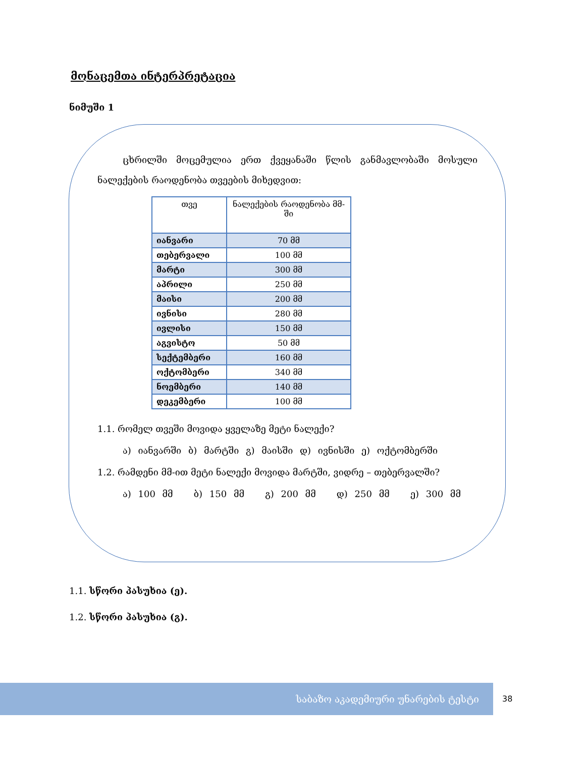მონაცემთა ინტერპრეტაცია
ნიმუში 1
ცხრილში მოცემულია ერთ ქვეყანაში წლის განმავლობაში მოსული ნალექების რაოდენობა თვეების მიხედვით:
| თვე | ნალექების რაოდენობა მმ-ში |
| --- | --- |
| იანვარი | 70 მმ |
| თებერვალი | 100 მმ |
| მარტი | 300 მმ |
| აპრილი | 250 მმ |
| მაისი | 200 მმ |
| ივნისი | 280 მმ |
| ივლისი | 150 მმ |
| აგვისტო | 50 მმ |
| სექტემბერი | 160 მმ |
| ოქტომბერი | 340 მმ |
| ნოემბერი | 140 მმ |
| დეკემბერი | 100 მმ |
1.1. რომელ თვეში მოვიდა ყველაზე მეტი ნალექი?
ა) იანვარში ბ) მარტში გ) მაისში დ) ივნისში ე) ოქტომბერში
1.2. რამდენი მმ-ით მეტი ნალექი მოვიდა მარტში, ვიდრე – თებერვალში?
ა) 100 მმ ბ) 150 მმ გ) 200 მმ დ) 250 მმ ე) 300 მმ
1.1. სწორი პასუხია (ე).
1.2. სწორი პასუხია (გ).
საბაზო აკადემიური უნარების ტესტი
38